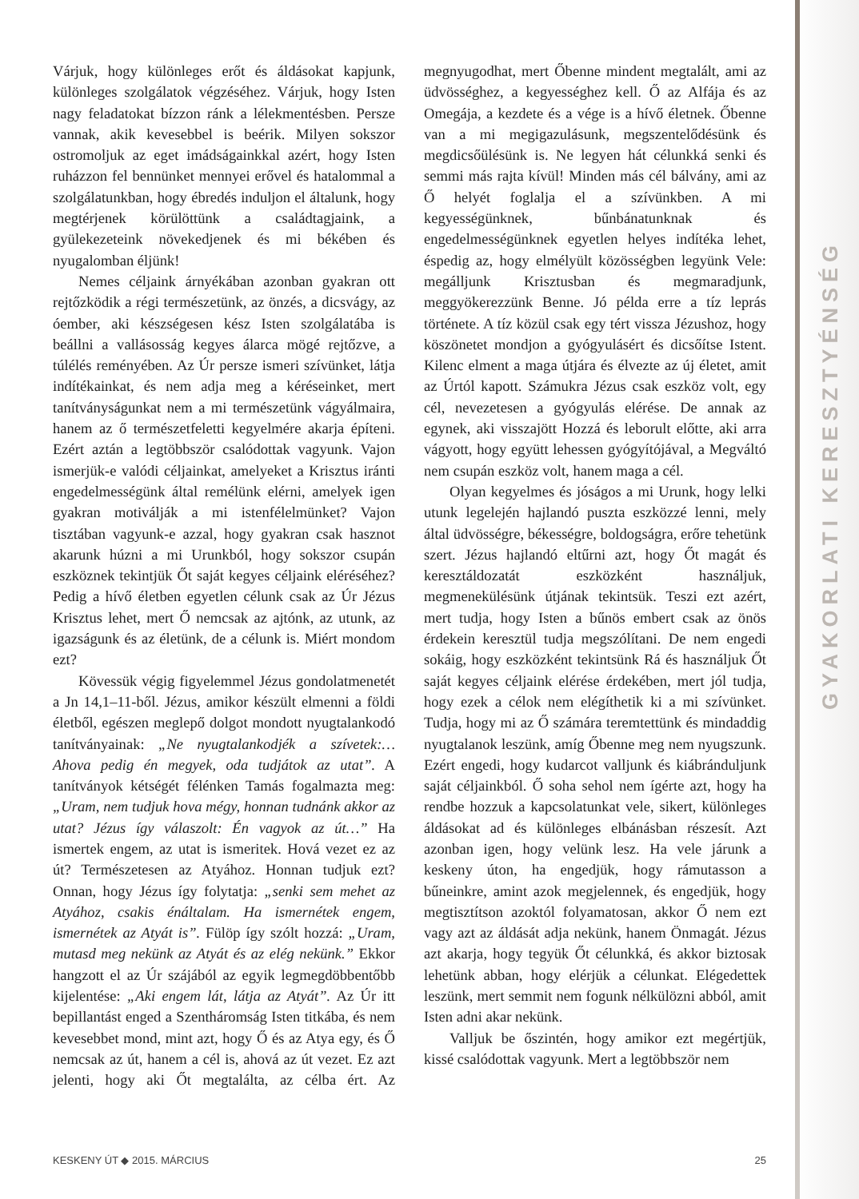GYAKORLATI KERESZTYÉNSÉG
Várjuk, hogy különleges erőt és áldásokat kapjunk, különleges szolgálatok végzéséhez. Várjuk, hogy Isten nagy feladatokat bízzon ránk a lélekmentésben. Persze vannak, akik kevesebbel is beérik. Milyen sokszor ostromoljuk az eget imádságainkkal azért, hogy Isten ruházzon fel bennünket mennyei erővel és hatalommal a szolgálatunkban, hogy ébredés induljon el általunk, hogy megtérjenek körülöttünk a családtagjaink, a gyülekezeteink növekedjenek és mi békében és nyugalomban éljünk!
Nemes céljaink árnyékában azonban gyakran ott rejtőzködik a régi természetünk, az önzés, a dicsvágy, az óember, aki készségesen kész Isten szolgálatába is beállni a vallásosság kegyes álarca mögé rejtőzve, a túlélés reményében. Az Úr persze ismeri szívünket, látja indítékainkat, és nem adja meg a kéréseinket, mert tanítványságunkat nem a mi természetünk vágyálmaira, hanem az ő természetfeletti kegyelmére akarja építeni. Ezért aztán a legtöbbször csalódottak vagyunk. Vajon ismerjük-e valódi céljainkat, amelyeket a Krisztus iránti engedelmességünk által remélünk elérni, amelyek igen gyakran motiválják a mi istenfélelmünket? Vajon tisztában vagyunk-e azzal, hogy gyakran csak hasznot akarunk húzni a mi Urunkból, hogy sokszor csupán eszköznek tekintjük Őt saját kegyes céljaink eléréséhez? Pedig a hívő életben egyetlen célunk csak az Úr Jézus Krisztus lehet, mert Ő nemcsak az ajtónk, az utunk, az igazságunk és az életünk, de a célunk is. Miért mondom ezt?
Kövessük végig figyelemmel Jézus gondolatmenetét a Jn 14,1–11-ből. Jézus, amikor készült elmenni a földi életből, egészen meglepő dolgot mondott nyugtalankodó tanítványainak: „Ne nyugtalankodjék a szívetek:… Ahova pedig én megyek, oda tudjátok az utat”. A tanítványok kétségét félénken Tamás fogalmazta meg: „Uram, nem tudjuk hova mégy, honnan tudnánk akkor az utat? Jézus így válaszolt: Én vagyok az út…” Ha ismertek engem, az utat is ismeritek. Hová vezet ez az út? Természetesen az Atyához. Honnan tudjuk ezt? Onnan, hogy Jézus így folytatja: „senki sem mehet az Atyához, csakis énáltalam. Ha ismernétek engem, ismernétek az Atyát is”. Fülöp így szólt hozzá: „Uram, mutasd meg nekünk az Atyát és az elég nekünk.” Ekkor hangzott el az Úr szájából az egyik legmegdöbbentőbb kijelentése: „Aki engem lát, látja az Atyát”. Az Úr itt bepillantást enged a Szentháromság Isten titkába, és nem kevesebbet mond, mint azt, hogy Ő és az Atya egy, és Ő nemcsak az út, hanem a cél is, ahová az út vezet. Ez azt jelenti, hogy aki Őt megtalálta, az célba ért. Az megnyugodhat, mert Őbenne mindent megtalált, ami az üdvösséghez, a kegyességhez kell. Ő az Alfája és az Omegája, a kezdete és a vége is a hívő életnek. Őbenne van a mi megigazulásunk, megszentelődésünk és megdicsőülésünk is. Ne legyen hát célunkká senki és semmi más rajta kívül! Minden más cél bálvány, ami az Ő helyét foglalja el a szívünkben. A mi kegyességünknek, bűnbánatunknak és engedelmességünknek egyetlen helyes indítéka lehet, éspedig az, hogy elmélyült közösségben legyünk Vele: megálljunk Krisztusban és megmaradjunk, meggyökerezzünk Benne. Jó példa erre a tíz leprás története. A tíz közül csak egy tért vissza Jézushoz, hogy köszönetet mondjon a gyógyulásért és dicsőítse Istent. Kilenc elment a maga útjára és élvezte az új életet, amit az Úrtól kapott. Számukra Jézus csak eszköz volt, egy cél, nevezetesen a gyógyulás elérése. De annak az egynek, aki visszajött Hozzá és leborult előtte, aki arra vágyott, hogy együtt lehessen gyógyítójával, a Megváltó nem csupán eszköz volt, hanem maga a cél.
Olyan kegyelmes és jóságos a mi Urunk, hogy lelki utunk legelején hajlandó puszta eszközzé lenni, mely által üdvösségre, békességre, boldogságra, erőre tehetünk szert. Jézus hajlandó eltűrni azt, hogy Őt magát és keresztáldozatát eszközként használjuk, megmenekülésünk útjának tekintsük. Teszi ezt azért, mert tudja, hogy Isten a bűnös embert csak az önös érdekein keresztül tudja megszólítani. De nem engedi sokáig, hogy eszközként tekintsünk Rá és használjuk Őt saját kegyes céljaink elérése érdekében, mert jól tudja, hogy ezek a célok nem elégíthetik ki a mi szívünket. Tudja, hogy mi az Ő számára teremtettünk és mindaddig nyugtalanok leszünk, amíg Őbenne meg nem nyugszunk. Ezért engedi, hogy kudarcot valljunk és kiábránduljunk saját céljainkból. Ő soha sehol nem ígérte azt, hogy ha rendbe hozzuk a kapcsolatunkat vele, sikert, különleges áldásokat ad és különleges elbánásban részesít. Azt azonban igen, hogy velünk lesz. Ha vele járunk a keskeny úton, ha engedjük, hogy rámutasson a bűneinkre, amint azok megjelennek, és engedjük, hogy megtisztítson azoktól folyamatosan, akkor Ő nem ezt vagy azt az áldását adja nekünk, hanem Önmagát. Jézus azt akarja, hogy tegyük Őt célunkká, és akkor biztosak lehetünk abban, hogy elérjük a célunkat. Elégedettek leszünk, mert semmit nem fogunk nélkülözni abból, amit Isten adni akar nekünk.
Valljuk be őszintén, hogy amikor ezt megértjük, kissé csalódottak vagyunk. Mert a legtöbbször nem
KESKENY ÚT ◆ 2015. MÁRCIUS 25